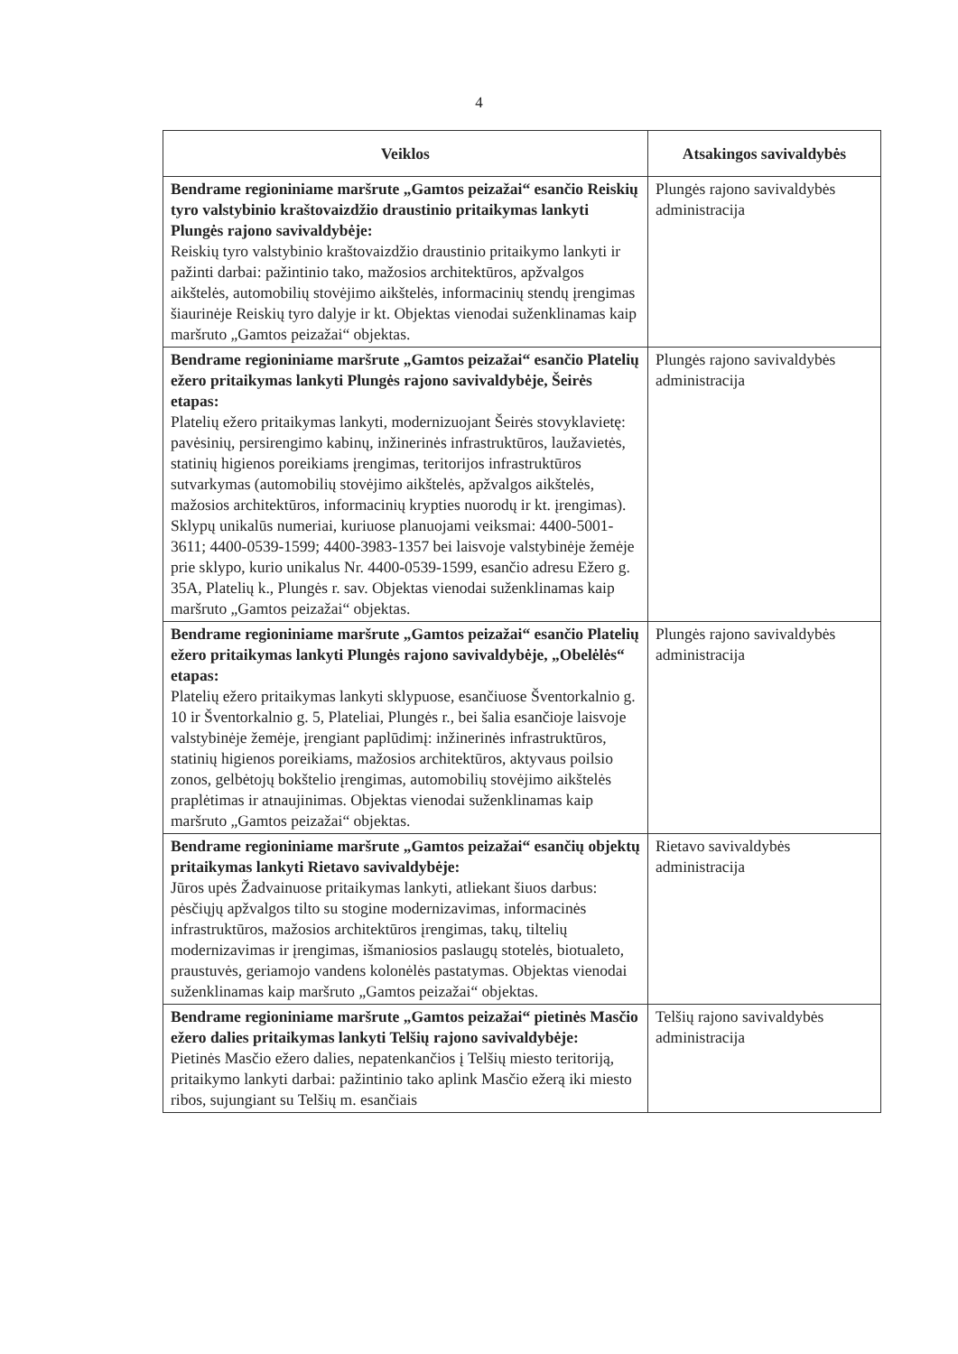4
| Veiklos | Atsakingos savivaldybės |
| --- | --- |
| Bendrame regioniniame maršrute „Gamtos peizažai“ esančio Reiskių tyro valstybinio kraštovaizdžio draustinio pritaikymas lankyti Plungės rajono savivaldybėje: Reiskių tyro valstybinio kraštovaizdžio draustinio pritaikymo lankyti ir pažinti darbai: pažintinio tako, mažosios architektūros, apžvalgos aikštelės, automobilių stovėjimo aikštelės, informacinių stendų įrengimas šiaurinėje Reiskių tyro dalyje ir kt. Objektas vienodai suženklinamas kaip maršruto „Gamtos peizažai“ objektas. | Plungės rajono savivaldybės administracija |
| Bendrame regioniniame maršrute „Gamtos peizažai“ esančio Platelių ežero pritaikymas lankyti Plungės rajono savivaldybėje, Šeirės etapas: Platelių ežero pritaikymas lankyti, modernizuojant Šeirės stovyklavietę: pavėsinių, persirengimo kabinų, inžinerinės infrastruktūros, laužavietės, statinių higienos poreikiams įrengimas, teritorijos infrastruktūros sutvarkymas (automobilių stovėjimo aikštelės, apžvalgos aikštelės, mažosios architektūros, informacinių krypties nuorodų ir kt. įrengimas). Sklypų unikalūs numeriai, kuriuose planuojami veiksmai: 4400-5001-3611; 4400-0539-1599; 4400-3983-1357 bei laisvoje valstybinėje žemėje prie sklypo, kurio unikalus Nr. 4400-0539-1599, esančio adresu Ežero g. 35A, Platelių k., Plungės r. sav. Objektas vienodai suženklinamas kaip maršruto „Gamtos peizažai“ objektas. | Plungės rajono savivaldybės administracija |
| Bendrame regioniniame maršrute „Gamtos peizažai“ esančio Platelių ežero pritaikymas lankyti Plungės rajono savivaldybėje, „Obelėlės“ etapas: Platelių ežero pritaikymas lankyti sklypuose, esančiuose Šventorkalnio g. 10 ir Šventorkalnio g. 5, Plateliai, Plungės r., bei šalia esančioje laisvoje valstybinėje žemėje, įrengiant paplūdimį: inžinerinės infrastruktūros, statinių higienos poreikiams, mažosios architektūros, aktyvaus poilsio zonos, gelbėtojų bokštelio įrengimas, automobilių stovėjimo aikštelės praplėtimas ir atnaujinimas. Objektas vienodai suženklinamas kaip maršruto „Gamtos peizažai“ objektas. | Plungės rajono savivaldybės administracija |
| Bendrame regioniniame maršrute „Gamtos peizažai“ esančių objektų pritaikymas lankyti Rietavo savivaldybėje: Jūros upės Žadvainuose pritaikymas lankyti, atliekant šiuos darbus: pėsčiųjų apžvalgos tilto su stogine modernizavimas, informacinės infrastruktūros, mažosios architektūros įrengimas, takų, tiltelių modernizavimas ir įrengimas, išmaniosios paslaugų stotelės, biotualeto, praustuvės, geriamojo vandens kolonėlės pastatymas. Objektas vienodai suženklinamas kaip maršruto „Gamtos peizažai“ objektas. | Rietavo savivaldybės administracija |
| Bendrame regioniniame maršrute „Gamtos peizažai“ pietinės Masčio ežero dalies pritaikymas lankyti Telšių rajono savivaldybėje: Pietinės Masčio ežero dalies, nepatenkančios į Telšių miesto teritoriją, pritaikymo lankyti darbai: pažintinio tako aplink Masčio ežerą iki miesto ribos, sujungiant su Telšių m. esančiais | Telšių rajono savivaldybės administracija |